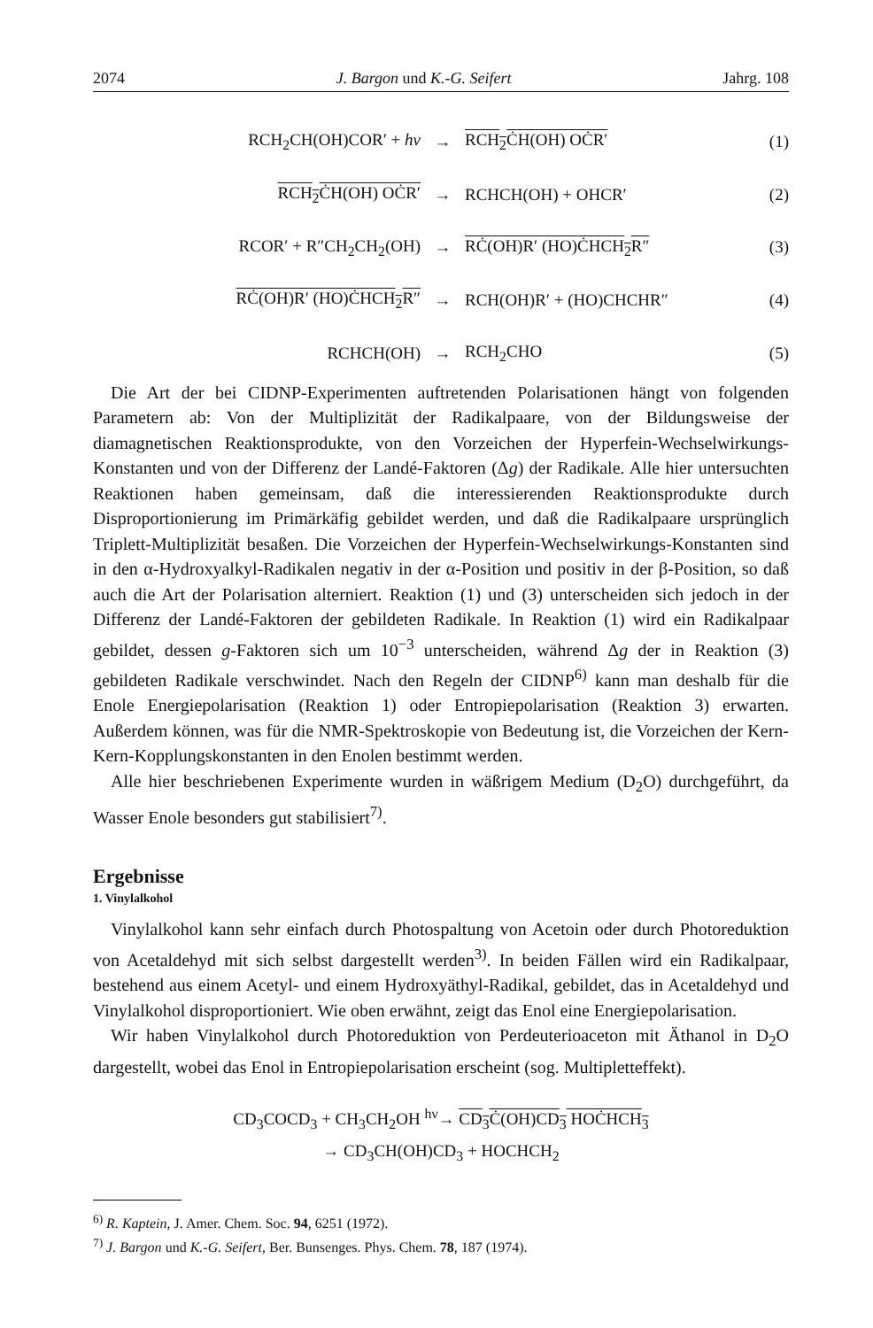2074 J. Bargon und K.-G. Seifert Jahrg. 108
| RCH<sub>2</sub>CH(OH)COR′ + hν | → | RCH<sub>2</sub>ĊH(OH) OĊR′ | (1) |
| RCH<sub>2</sub>ĊH(OH) OĊR′ | → | RCHCH(OH) + OHCR′ | (2) |
| RCOR′ + R″CH<sub>2</sub>CH<sub>2</sub>(OH) | → | RĊ(OH)R′ (HO)ĊHCH<sub>2</sub>R″ | (3) |
| RĊ(OH)R′ (HO)ĊHCH<sub>2</sub>R″ | → | RCH(OH)R′ + (HO)CHCHR″ | (4) |
| RCHCH(OH) | → | RCH<sub>2</sub>CHO | (5) |
Die Art der bei CIDNP-Experimenten auftretenden Polarisationen hängt von folgenden Parametern ab: Von der Multiplizität der Radikalpaare, von der Bildungsweise der diamagnetischen Reaktionsprodukte, von den Vorzeichen der Hyperfein-Wechselwirkungs-Konstanten und von der Differenz der Landé-Faktoren (Δg) der Radikale. Alle hier untersuchten Reaktionen haben gemeinsam, daß die interessierenden Reaktionsprodukte durch Disproportionierung im Primärkäfig gebildet werden, und daß die Radikalpaare ursprünglich Triplett-Multiplizität besaßen. Die Vorzeichen der Hyperfein-Wechselwirkungs-Konstanten sind in den α-Hydroxyalkyl-Radikalen negativ in der α-Position und positiv in der β-Position, so daß auch die Art der Polarisation alterniert. Reaktion (1) und (3) unterscheiden sich jedoch in der Differenz der Landé-Faktoren der gebildeten Radikale. In Reaktion (1) wird ein Radikalpaar gebildet, dessen g-Faktoren sich um 10<sup>−3</sup> unterscheiden, während Δg der in Reaktion (3) gebildeten Radikale verschwindet. Nach den Regeln der CIDNP<sup>6)</sup> kann man deshalb für die Enole Energiepolarisation (Reaktion 1) oder Entropiepolarisation (Reaktion 3) erwarten. Außerdem können, was für die NMR-Spektroskopie von Bedeutung ist, die Vorzeichen der Kern-Kern-Kopplungskonstanten in den Enolen bestimmt werden.
Alle hier beschriebenen Experimente wurden in wäßrigem Medium (D<sub>2</sub>O) durchgeführt, da Wasser Enole besonders gut stabilisiert<sup>7)</sup>.
Ergebnisse
1. Vinylalkohol
Vinylalkohol kann sehr einfach durch Photospaltung von Acetoin oder durch Photoreduktion von Acetaldehyd mit sich selbst dargestellt werden<sup>3)</sup>. In beiden Fällen wird ein Radikalpaar, bestehend aus einem Acetyl- und einem Hydroxyäthyl-Radikal, gebildet, das in Acetaldehyd und Vinylalkohol disproportioniert. Wie oben erwähnt, zeigt das Enol eine Energiepolarisation.
Wir haben Vinylalkohol durch Photoreduktion von Perdeuterioaceton mit Äthanol in D<sub>2</sub>O dargestellt, wobei das Enol in Entropiepolarisation erscheint (sog. Multipletteffekt).
CD<sub>3</sub>COCD<sub>3</sub> + CH<sub>3</sub>CH<sub>2</sub>OH <sup>hν</sup>→ CD<sub>3</sub>Ċ(OH)CD<sub>3</sub> HOĊHCH<sub>3</sub>
→ CD<sub>3</sub>CH(OH)CD<sub>3</sub> + HOCHCH<sub>2</sub>
<sup>6)</sup> R. Kaptein, J. Amer. Chem. Soc. 94, 6251 (1972).
<sup>7)</sup> J. Bargon und K.-G. Seifert, Ber. Bunsenges. Phys. Chem. 78, 187 (1974).